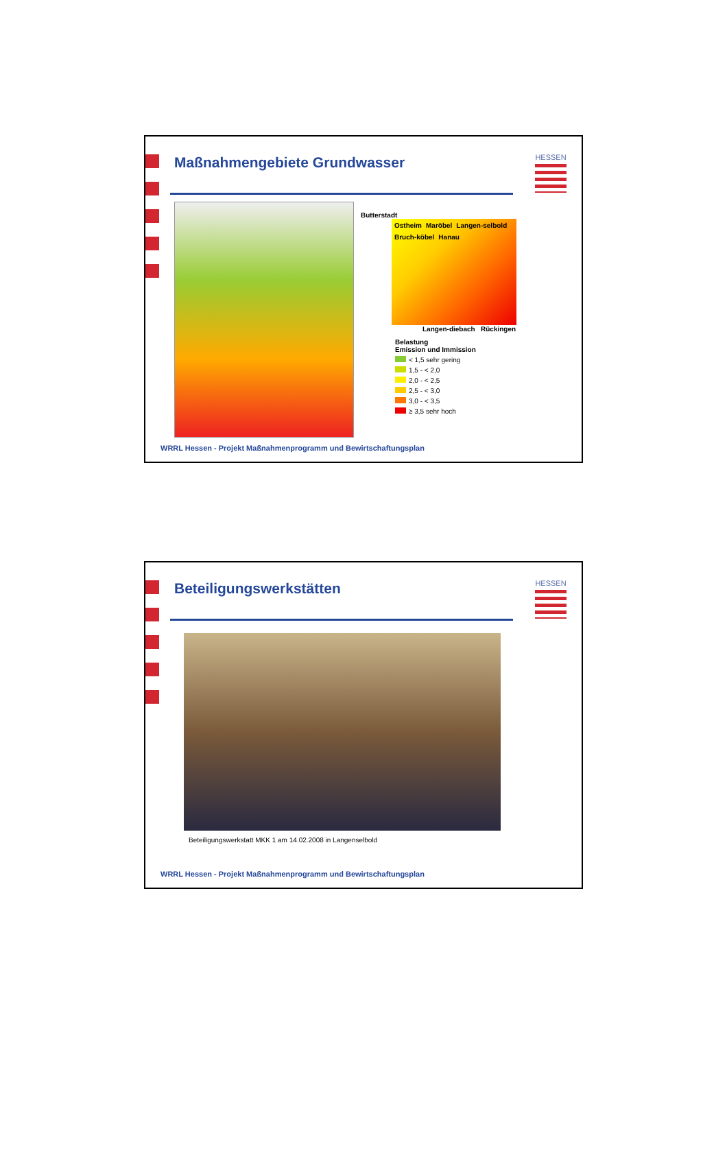Maßnahmengebiete Grundwasser
HESSEN
Butterstadt
Ostheim Maröbel Langen-selbold Bruch-köbel Hanau
Langen-diebach Rückingen
Belastung
Emission und Immission
< 1,5 sehr gering
1,5 - < 2,0
2,0 - < 2,5
2,5 - < 3,0
3,0 - < 3,5
≥ 3,5 sehr hoch
WRRL Hessen - Projekt Maßnahmenprogramm und Bewirtschaftungsplan
Beteiligungswerkstätten
HESSEN
Beteiligungswerkstatt MKK 1 am 14.02.2008 in Langenselbold
WRRL Hessen - Projekt Maßnahmenprogramm und Bewirtschaftungsplan